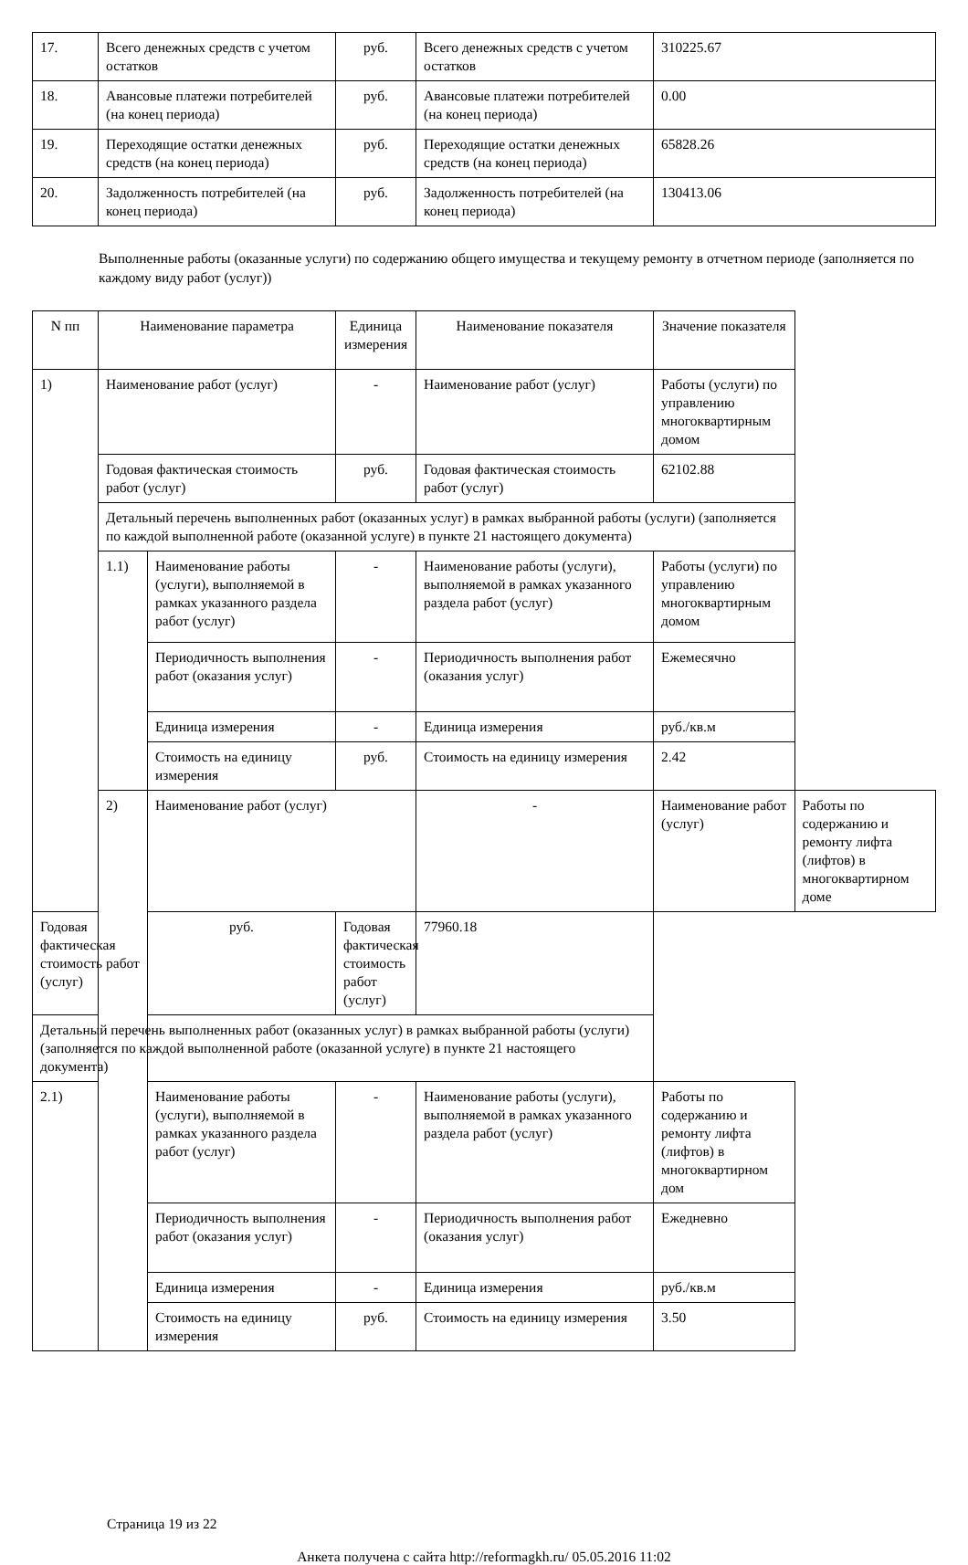| 17. | Всего денежных средств с учетом остатков | руб. | Всего денежных средств с учетом остатков | 310225.67 |
| 18. | Авансовые платежи потребителей (на конец периода) | руб. | Авансовые платежи потребителей (на конец периода) | 0.00 |
| 19. | Переходящие остатки денежных средств (на конец периода) | руб. | Переходящие остатки денежных средств (на конец периода) | 65828.26 |
| 20. | Задолженность потребителей (на конец периода) | руб. | Задолженность потребителей (на конец периода) | 130413.06 |
Выполненные работы (оказанные услуги) по содержанию общего имущества и текущему ремонту в отчетном периоде (заполняется по каждому виду работ (услуг))
| N пп | Наименование параметра | | Единица измерения | Наименование показателя | Значение показателя | |
| --- | --- | --- | --- | --- | --- | --- |
| 1) | Наименование работ (услуг) | | - | Наименование работ (услуг) | Работы (услуги) по управлению многоквартирным домом | |
| | Годовая фактическая стоимость работ (услуг) | | руб. | Годовая фактическая стоимость работ (услуг) | 62102.88 | |
| | Детальный перечень выполненных работ (оказанных услуг) в рамках выбранной работы (услуги) (заполняется по каждой выполненной работе (оказанной услуге) в пункте 21 настоящего документа) | | | | | |
| | 1.1) | Наименование работы (услуги), выполняемой в рамках указанного раздела работ (услуг) | - | Наименование работы (услуги), выполняемой в рамках указанного раздела работ (услуг) | Работы (услуги) по управлению многоквартирным домом | |
| | | Периодичность выполнения работ (оказания услуг) | - | Периодичность выполнения работ (оказания услуг) | Ежемесячно | |
| | | Единица измерения | - | Единица измерения | руб./кв.м | |
| | | Стоимость на единицу измерения | руб. | Стоимость на единицу измерения | 2.42 | |
| | 2) | Наименование работ (услуг) | | - | Наименование работ (услуг) | Работы по содержанию и ремонту лифта (лифтов) в многоквартирном доме |
| Годовая фактическая стоимость работ (услуг) | | руб. | Годовая фактическая стоимость работ (услуг) | 77960.18 | | |
| Детальный перечень выполненных работ (оказанных услуг) в рамках выбранной работы (услуги) (заполняется по каждой выполненной работе (оказанной услуге) в пункте 21 настоящего документа) | | | | | | |
| 2.1) | | Наименование работы (услуги), выполняемой в рамках указанного раздела работ (услуг) | - | Наименование работы (услуги), выполняемой в рамках указанного раздела работ (услуг) | Работы по содержанию и ремонту лифта (лифтов) в многоквартирном дом | |
| | | Периодичность выполнения работ (оказания услуг) | - | Периодичность выполнения работ (оказания услуг) | Ежедневно | |
| | | Единица измерения | - | Единица измерения | руб./кв.м | |
| | | Стоимость на единицу измерения | руб. | Стоимость на единицу измерения | 3.50 | |
Страница 19 из 22
Анкета получена с сайта http://reformagkh.ru/ 05.05.2016 11:02